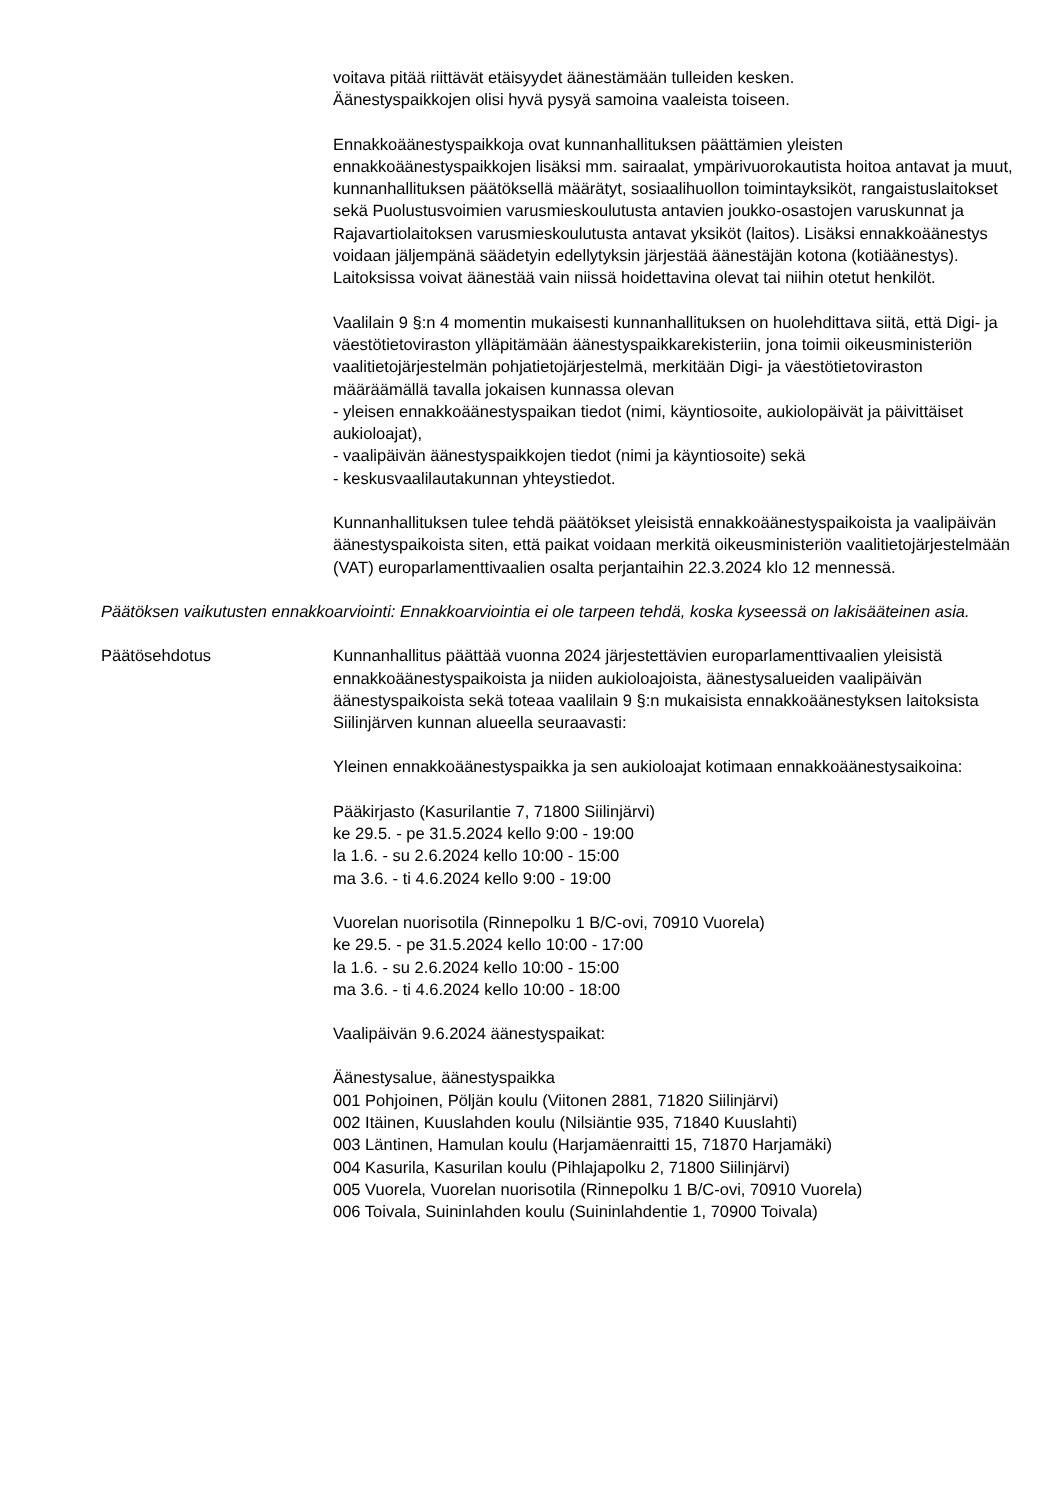voitava pitää riittävät etäisyydet äänestämään tulleiden kesken.
Äänestyspaikkojen olisi hyvä pysyä samoina vaaleista toiseen.
Ennakkoäänestyspaikkoja ovat kunnanhallituksen päättämien yleisten ennakkoäänestyspaikkojen lisäksi mm. sairaalat, ympärivuorokautista hoitoa antavat ja muut, kunnanhallituksen päätöksellä määrätyt, sosiaalihuollon toimintayksiköt, rangaistuslaitokset sekä Puolustusvoimien varusmieskoulutusta antavien joukko-osastojen varuskunnat ja Rajavartiolaitoksen varusmieskoulutusta antavat yksiköt (laitos). Lisäksi ennakkoäänestys voidaan jäljempänä säädetyin edellytyksin järjestää äänestäjän kotona (kotiäänestys). Laitoksissa voivat äänestää vain niissä hoidettavina olevat tai niihin otetut henkilöt.
Vaalilain 9 §:n 4 momentin mukaisesti kunnanhallituksen on huolehdittava siitä, että Digi- ja väestötietoviraston ylläpitämään äänestyspaikkarekisteriin, jona toimii oikeusministeriön vaalitietojärjestelmän pohjatietojärjestelmä, merkitään Digi- ja väestötietoviraston määräämällä tavalla jokaisen kunnassa olevan
- yleisen ennakkoäänestyspaikan tiedot (nimi, käyntiosoite, aukiolopäivät ja päivittäiset aukioloajat),
- vaalipäivän äänestyspaikkojen tiedot (nimi ja käyntiosoite) sekä
- keskusvaalilautakunnan yhteystiedot.
Kunnanhallituksen tulee tehdä päätökset yleisistä ennakkoäänestyspaikoista ja vaalipäivän äänestyspaikoista siten, että paikat voidaan merkitä oikeusministeriön vaalitietojärjestelmään (VAT) europarlamenttivaalien osalta perjantaihin 22.3.2024 klo 12 mennessä.
Päätöksen vaikutusten ennakkoarviointi: Ennakkoarviointia ei ole tarpeen tehdä, koska kyseessä on lakisääteinen asia.
Päätösehdotus Kunnanhallitus päättää vuonna 2024 järjestettävien europarlamenttivaalien yleisistä ennakkoäänestyspaikoista ja niiden aukioloajoista, äänestysalueiden vaalipäivän äänestyspaikoista sekä toteaa vaalilain 9 §:n mukaisista ennakkoäänestyksen laitoksista Siilinjärven kunnan alueella seuraavasti:
Yleinen ennakkoäänestyspaikka ja sen aukioloajat kotimaan ennakkoäänestysaikoina:
Pääkirjasto (Kasurilantie 7, 71800 Siilinjärvi)
ke 29.5. - pe 31.5.2024 kello 9:00 - 19:00
la 1.6. - su 2.6.2024 kello 10:00 - 15:00
ma 3.6. - ti 4.6.2024 kello 9:00 - 19:00
Vuorelan nuorisotila (Rinnepolku 1 B/C-ovi, 70910 Vuorela)
ke 29.5. - pe 31.5.2024 kello 10:00 - 17:00
la 1.6. - su 2.6.2024 kello 10:00 - 15:00
ma 3.6. - ti 4.6.2024 kello 10:00 - 18:00
Vaalipäivän 9.6.2024 äänestyspaikat:
Äänestysalue, äänestyspaikka
001 Pohjoinen, Pöljän koulu (Viitonen 2881, 71820 Siilinjärvi)
002 Itäinen, Kuuslahden koulu (Nilsiäntie 935, 71840 Kuuslahti)
003 Läntinen, Hamulan koulu (Harjamäenraitti 15, 71870 Harjamäki)
004 Kasurila, Kasurilan koulu (Pihlajapolku 2, 71800 Siilinjärvi)
005 Vuorela, Vuorelan nuorisotila (Rinnepolku 1 B/C-ovi, 70910 Vuorela)
006 Toivala, Suininlahden koulu (Suininlahdentie 1, 70900 Toivala)